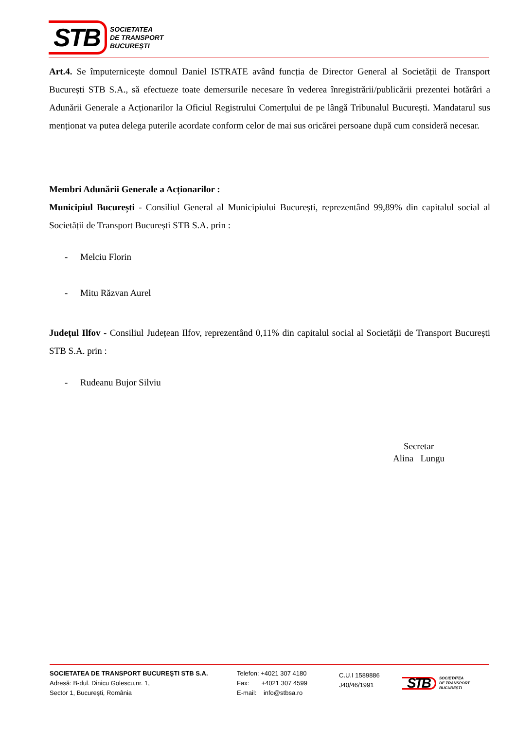STB
SOCIETATEA
DE TRANSPORT
BUCUREȘTI
Art.4. Se împuternicește domnul Daniel ISTRATE având funcția de Director General al Societății de Transport București STB S.A., să efectueze toate demersurile necesare în vederea înregistrării/publicării prezentei hotărâri a Adunării Generale a Acționarilor la Oficiul Registrului Comerțului de pe lângă Tribunalul București. Mandatarul sus menționat va putea delega puterile acordate conform celor de mai sus oricărei persoane după cum consideră necesar.
Membri Adunării Generale a Acționarilor :
Municipiul București - Consiliul General al Municipiului București, reprezentând 99,89% din capitalul social al Societății de Transport București STB S.A. prin :
- Melciu Florin
- Mitu Răzvan Aurel
Județul Ilfov - Consiliul Județean Ilfov, reprezentând 0,11% din capitalul social al Societății de Transport București STB S.A. prin :
- Rudeanu Bujor Silviu
Secretar
Alina Lungu
SOCIETATEA DE TRANSPORT BUCUREŞTI STB S.A.
Adresă: B-dul. Dinicu Golescu,nr. 1,
Sector 1, Bucureşti, România
Telefon: +4021 307 4180
Fax: +4021 307 4599
E-mail: info@stbsa.ro
C.U.I 1589886
J40/46/1991
STB
SOCIETATEA
DE TRANSPORT
BUCUREȘTI